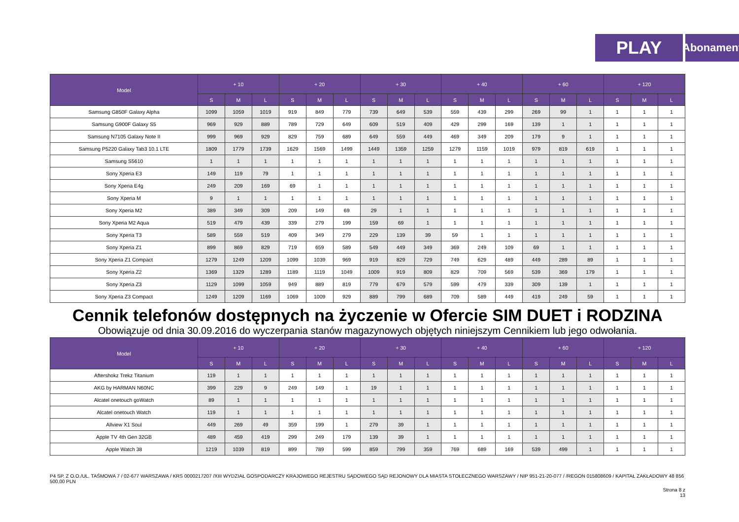PLAY
Abonament
| Model | + 10 | | | + 20 | | | + 30 | | | + 40 | | | + 60 | | | + 120 | | |
| --- | --- | --- | --- | --- | --- | --- | --- | --- | --- | --- | --- | --- | --- | --- | --- | --- | --- | --- |
| | S | M | L | S | M | L | S | M | L | S | M | L | S | M | L | S | M | L |
| Samsung G850F Galaxy Alpha | 1099 | 1059 | 1019 | 919 | 849 | 779 | 739 | 649 | 539 | 559 | 439 | 299 | 269 | 99 | 1 | 1 | 1 | 1 |
| Samsung G900F Galaxy S5 | 969 | 929 | 889 | 789 | 729 | 649 | 609 | 519 | 409 | 429 | 299 | 169 | 139 | 1 | 1 | 1 | 1 | 1 |
| Samsung N7105 Galaxy Note II | 999 | 969 | 929 | 829 | 759 | 689 | 649 | 559 | 449 | 469 | 349 | 209 | 179 | 9 | 1 | 1 | 1 | 1 |
| Samsung P5220 Galaxy Tab3 10.1 LTE | 1809 | 1779 | 1739 | 1629 | 1569 | 1499 | 1449 | 1359 | 1259 | 1279 | 1159 | 1019 | 979 | 819 | 619 | 1 | 1 | 1 |
| Samsung S5610 | 1 | 1 | 1 | 1 | 1 | 1 | 1 | 1 | 1 | 1 | 1 | 1 | 1 | 1 | 1 | 1 | 1 | 1 |
| Sony Xperia E3 | 149 | 119 | 79 | 1 | 1 | 1 | 1 | 1 | 1 | 1 | 1 | 1 | 1 | 1 | 1 | 1 | 1 | 1 |
| Sony Xperia E4g | 249 | 209 | 169 | 69 | 1 | 1 | 1 | 1 | 1 | 1 | 1 | 1 | 1 | 1 | 1 | 1 | 1 | 1 |
| Sony Xperia M | 9 | 1 | 1 | 1 | 1 | 1 | 1 | 1 | 1 | 1 | 1 | 1 | 1 | 1 | 1 | 1 | 1 | 1 |
| Sony Xperia M2 | 389 | 349 | 309 | 209 | 149 | 69 | 29 | 1 | 1 | 1 | 1 | 1 | 1 | 1 | 1 | 1 | 1 | 1 |
| Sony Xperia M2 Aqua | 519 | 479 | 439 | 339 | 279 | 199 | 159 | 69 | 1 | 1 | 1 | 1 | 1 | 1 | 1 | 1 | 1 | 1 |
| Sony Xperia T3 | 589 | 559 | 519 | 409 | 349 | 279 | 229 | 139 | 39 | 59 | 1 | 1 | 1 | 1 | 1 | 1 | 1 | 1 |
| Sony Xperia Z1 | 899 | 869 | 829 | 719 | 659 | 589 | 549 | 449 | 349 | 369 | 249 | 109 | 69 | 1 | 1 | 1 | 1 | 1 |
| Sony Xperia Z1 Compact | 1279 | 1249 | 1209 | 1099 | 1039 | 969 | 919 | 829 | 729 | 749 | 629 | 489 | 449 | 289 | 89 | 1 | 1 | 1 |
| Sony Xperia Z2 | 1369 | 1329 | 1289 | 1189 | 1119 | 1049 | 1009 | 919 | 809 | 829 | 709 | 569 | 539 | 369 | 179 | 1 | 1 | 1 |
| Sony Xperia Z3 | 1129 | 1099 | 1059 | 949 | 889 | 819 | 779 | 679 | 579 | 599 | 479 | 339 | 309 | 139 | 1 | 1 | 1 | 1 |
| Sony Xperia Z3 Compact | 1249 | 1209 | 1169 | 1069 | 1009 | 929 | 889 | 799 | 689 | 709 | 589 | 449 | 419 | 249 | 59 | 1 | 1 | 1 |
Cennik telefonów dostępnych na życzenie w Ofercie SIM DUET i RODZINA
Obowiązuje od dnia 30.09.2016 do wyczerpania stanów magazynowych objętych niniejszym Cennikiem lub jego odwołania.
| Model | + 10 | | | + 20 | | | + 30 | | | + 40 | | | + 60 | | | + 120 | | |
| --- | --- | --- | --- | --- | --- | --- | --- | --- | --- | --- | --- | --- | --- | --- | --- | --- | --- | --- |
| | S | M | L | S | M | L | S | M | L | S | M | L | S | M | L | S | M | L |
| Aftershokz Trekz Titanium | 119 | 1 | 1 | 1 | 1 | 1 | 1 | 1 | 1 | 1 | 1 | 1 | 1 | 1 | 1 | 1 | 1 | 1 |
| AKG by HARMAN N60NC | 399 | 229 | 9 | 249 | 149 | 1 | 19 | 1 | 1 | 1 | 1 | 1 | 1 | 1 | 1 | 1 | 1 | 1 |
| Alcatel onetouch goWatch | 89 | 1 | 1 | 1 | 1 | 1 | 1 | 1 | 1 | 1 | 1 | 1 | 1 | 1 | 1 | 1 | 1 | 1 |
| Alcatel onetouch Watch | 119 | 1 | 1 | 1 | 1 | 1 | 1 | 1 | 1 | 1 | 1 | 1 | 1 | 1 | 1 | 1 | 1 | 1 |
| Allview X1 Soul | 449 | 269 | 49 | 359 | 199 | 1 | 279 | 39 | 1 | 1 | 1 | 1 | 1 | 1 | 1 | 1 | 1 | 1 |
| Apple TV 4th Gen 32GB | 489 | 459 | 419 | 299 | 249 | 179 | 139 | 39 | 1 | 1 | 1 | 1 | 1 | 1 | 1 | 1 | 1 | 1 |
| Apple Watch 38 | 1219 | 1039 | 819 | 899 | 789 | 599 | 859 | 799 | 359 | 769 | 689 | 169 | 539 | 499 | 1 | 1 | 1 | 1 |
P4 SP. Z O.O./UL. TAŚMOWA 7 / 02-677 WARSZAWA / KRS 0000217207 /XIII WYDZIAŁ GOSPODARCZY KRAJOWEGO REJESTRU SĄDOWEGO SĄD REJONOWY DLA MIASTA STOŁECZNEGO WARSZAWY / NIP 951-21-20-077 / /REGON 015808609 / KAPITAŁ ZAKŁADOWY 48 856 500,00 PLN
Strona 8 z
13